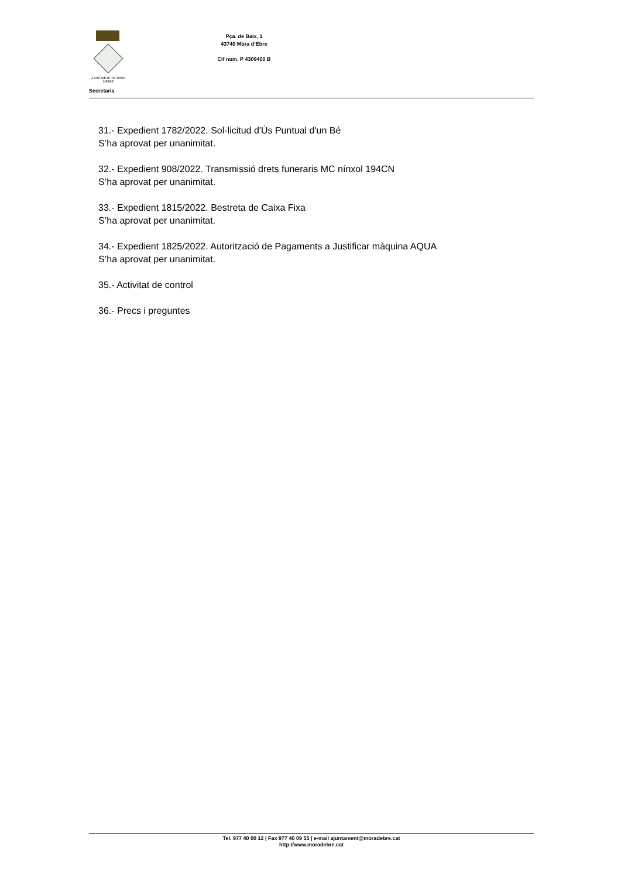AJUNTAMENT DE MÓRA D'EBRE
Pça. de Baix, 1
43740 Móra d’Ebre
Cif núm. P 4309400 B
Secretaria
31.- Expedient 1782/2022. Sol·licitud d'Ús Puntual d'un Bé
S’ha aprovat per unanimitat.
32.- Expedient 908/2022. Transmissió drets funeraris MC nínxol 194CN
S’ha aprovat per unanimitat.
33.- Expedient 1815/2022. Bestreta de Caixa Fixa
S’ha aprovat per unanimitat.
34.- Expedient 1825/2022. Autorització de Pagaments a Justificar màquina AQUA
S’ha aprovat per unanimitat.
35.- Activitat de control
36.- Precs i preguntes
Tel. 977 40 00 12 | Fax 977 40 09 55 | e-mail ajuntament@moradebre.cat
http://www.moradebre.cat